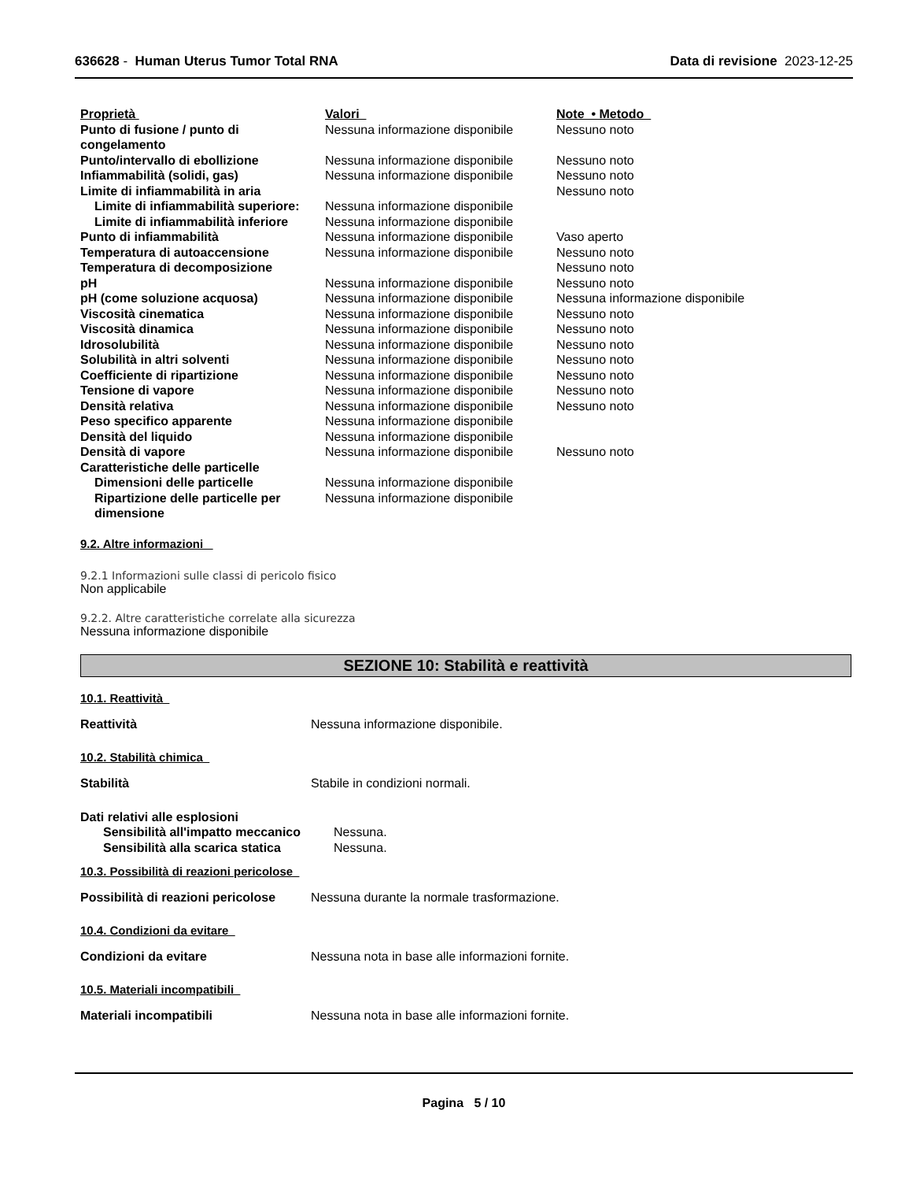636628 - Human Uterus Tumor Total RNA
Data di revisione 2023-12-25
| Proprietà | Valori | Note • Metodo |
| Punto di fusione / punto di congelamento | Nessuna informazione disponibile | Nessuno noto |
| Punto/intervallo di ebollizione | Nessuna informazione disponibile | Nessuno noto |
| Infiammabilità (solidi, gas) | Nessuna informazione disponibile | Nessuno noto |
| Limite di infiammabilità in aria | | Nessuno noto |
| Limite di infiammabilità superiore: | Nessuna informazione disponibile | |
| Limite di infiammabilità inferiore | Nessuna informazione disponibile | |
| Punto di infiammabilità | Nessuna informazione disponibile | Vaso aperto |
| Temperatura di autoaccensione | Nessuna informazione disponibile | Nessuno noto |
| Temperatura di decomposizione | | Nessuno noto |
| pH | Nessuna informazione disponibile | Nessuno noto |
| pH (come soluzione acquosa) | Nessuna informazione disponibile | Nessuna informazione disponibile |
| Viscosità cinematica | Nessuna informazione disponibile | Nessuno noto |
| Viscosità dinamica | Nessuna informazione disponibile | Nessuno noto |
| Idrosolubilità | Nessuna informazione disponibile | Nessuno noto |
| Solubilità in altri solventi | Nessuna informazione disponibile | Nessuno noto |
| Coefficiente di ripartizione | Nessuna informazione disponibile | Nessuno noto |
| Tensione di vapore | Nessuna informazione disponibile | Nessuno noto |
| Densità relativa | Nessuna informazione disponibile | Nessuno noto |
| Peso specifico apparente | Nessuna informazione disponibile | |
| Densità del liquido | Nessuna informazione disponibile | |
| Densità di vapore | Nessuna informazione disponibile | Nessuno noto |
| Caratteristiche delle particelle | | |
| Dimensioni delle particelle | Nessuna informazione disponibile | |
| Ripartizione delle particelle per dimensione | Nessuna informazione disponibile | |
9.2. Altre informazioni
9.2.1 Informazioni sulle classi di pericolo fisico
Non applicabile
9.2.2. Altre caratteristiche correlate alla sicurezza
Nessuna informazione disponibile
SEZIONE 10: Stabilità e reattività
10.1. Reattività
Reattività Nessuna informazione disponibile.
10.2. Stabilità chimica
Stabilità Stabile in condizioni normali.
| Dati relativi alle esplosioni | |
| Sensibilità all'impatto meccanico | Nessuna. |
| Sensibilità alla scarica statica | Nessuna. |
10.3. Possibilità di reazioni pericolose
Possibilità di reazioni pericolose
Nessuna durante la normale trasformazione.
10.4. Condizioni da evitare
Condizioni da evitare Nessuna nota in base alle informazioni fornite.
10.5. Materiali incompatibili
Materiali incompatibili Nessuna nota in base alle informazioni fornite.
Pagina 5 / 10